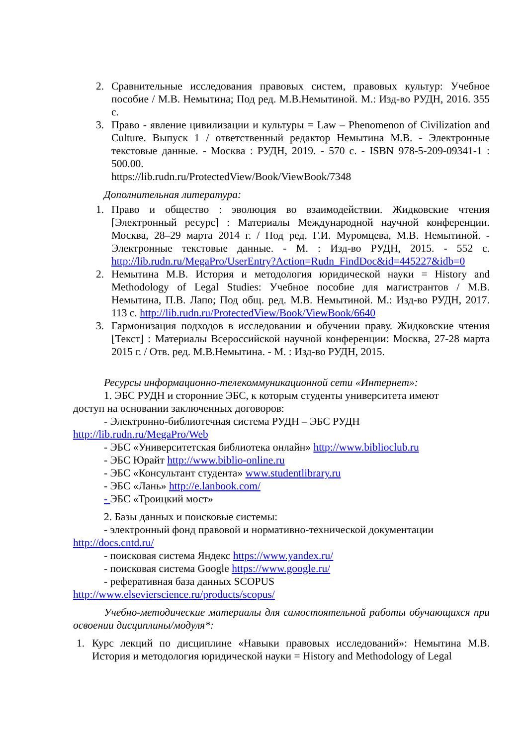2. Сравнительные исследования правовых систем, правовых культур: Учебное пособие / М.В. Немытина; Под ред. М.В.Немытиной. М.: Изд-во РУДН, 2016. 355 с.
3. Право - явление цивилизации и культуры = Law – Phenomenon of Civilization and Culture. Выпуск 1 / ответственный редактор Немытина М.В. - Электронные текстовые данные. - Москва : РУДН, 2019. - 570 с. - ISBN 978-5-209-09341-1 : 500.00.
https://lib.rudn.ru/ProtectedView/Book/ViewBook/7348
Дополнительная литература:
1. Право и общество : эволюция во взаимодействии. Жидковские чтения [Электронный ресурс] : Материалы Международной научной конференции. Москва, 28–29 марта 2014 г. / Под ред. Г.И. Муромцева, М.В. Немытиной. - Электронные текстовые данные. - М. : Изд-во РУДН, 2015. - 552 с. http://lib.rudn.ru/MegaPro/UserEntry?Action=Rudn_FindDoc&id=445227&idb=0
2. Немытина М.В. История и методология юридической науки = History and Methodology of Legal Studies: Учебное пособие для магистрантов / М.В. Немытина, П.В. Лапо; Под общ. ред. М.В. Немытиной. М.: Изд-во РУДН, 2017. 113 с. http://lib.rudn.ru/ProtectedView/Book/ViewBook/6640
3. Гармонизация подходов в исследовании и обучении праву. Жидковские чтения [Текст] : Материалы Всероссийской научной конференции: Москва, 27-28 марта 2015 г. / Отв. ред. М.В.Немытина. - М. : Изд-во РУДН, 2015.
Ресурсы информационно-телекоммуникационной сети «Интернет»:
1. ЭБС РУДН и сторонние ЭБС, к которым студенты университета имеют
доступ на основании заключенных договоров:
- Электронно-библиотечная система РУДН – ЭБС РУДН
http://lib.rudn.ru/MegaPro/Web
- ЭБС «Университетская библиотека онлайн» http://www.biblioclub.ru
- ЭБС Юрайт http://www.biblio-online.ru
- ЭБС «Консультант студента» www.studentlibrary.ru
- ЭБС «Лань» http://e.lanbook.com/
- ЭБС «Троицкий мост»
2. Базы данных и поисковые системы:
- электронный фонд правовой и нормативно-технической документации
http://docs.cntd.ru/
- поисковая система Яндекс https://www.yandex.ru/
- поисковая система Google https://www.google.ru/
- реферативная база данных SCOPUS
http://www.elsevierscience.ru/products/scopus/
Учебно-методические материалы для самостоятельной работы обучающихся при освоении дисциплины/модуля*:
1. Курс лекций по дисциплине «Навыки правовых исследований»: Немытина М.В. История и методология юридической науки = History and Methodology of Legal